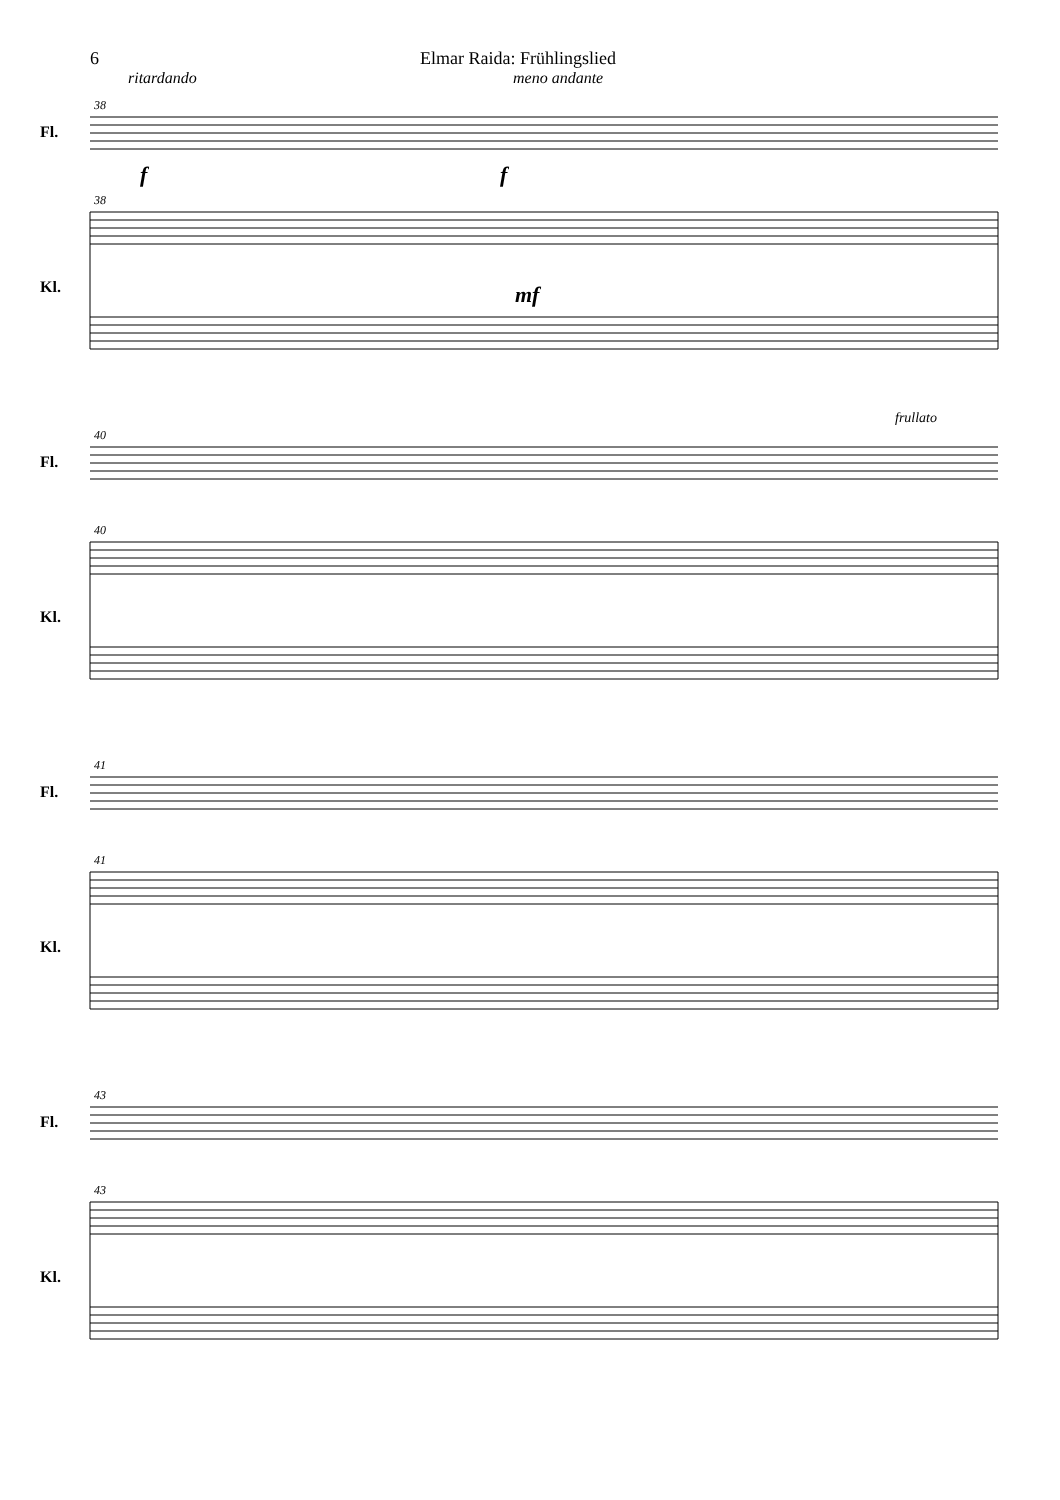6 Elmar Raida: Frühlingslied
ritardando meno andante
Fl.
Kl.
Fl.
Kl.
Fl.
Kl.
Fl.
Kl.
38
38
40
40
41
41
43
43
f
f
mf
frullato